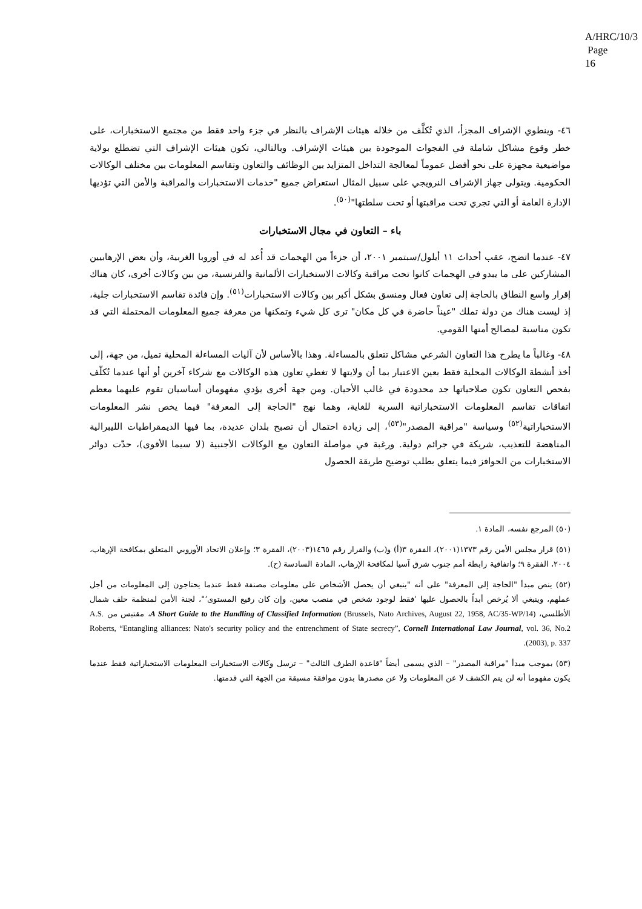A/HRC/10/3
Page 16
٤٦- وينطوي الإشراف المجزأ، الذي تُكلَّف من خلاله هيئات الإشراف بالنظر في جزء واحد فقط من مجتمع الاستخبارات، على خطر وقوع مشاكل شاملة في الفجوات الموجودة بين هيئات الإشراف. وبالتالي، تكون هيئات الإشراف التي تضطلع بولاية مواضيعية مجهزة على نحو أفضل عموماً لمعالجة التداخل المتزايد بين الوظائف والتعاون وتقاسم المعلومات بين مختلف الوكالات الحكومية. ويتولى جهاز الإشراف النرويجي على سبيل المثال استعراض جميع "خدمات الاستخبارات والمراقبة والأمن التي تؤديها الإدارة العامة أو التي تجري تحت مراقبتها أو تحت سلطتها"<sup>(٥٠)</sup>.
باء – التعاون في مجال الاستخبارات
٤٧- عندما اتضح، عقب أحداث ١١ أيلول/سبتمبر ٢٠٠١، أن جزءاً من الهجمات قد أُعد له في أوروبا الغربية، وأن بعض الإرهابيين المشاركين على ما يبدو في الهجمات كانوا تحت مراقبة وكالات الاستخبارات الألمانية والفرنسية، من بين وكالات أخرى، كان هناك إقرار واسع النطاق بالحاجة إلى تعاون فعال ومنسق بشكل أكبر بين وكالات الاستخبارات<sup>(٥١)</sup>. وإن فائدة تقاسم الاستخبارات جلية، إذ ليست هناك من دولة تملك "عيناً حاضرة في كل مكان" ترى كل شيء وتمكنها من معرفة جميع المعلومات المحتملة التي قد تكون مناسبة لمصالح أمنها القومي.
٤٨- وغالباً ما يطرح هذا التعاون الشرعي مشاكل تتعلق بالمساءلة. وهذا بالأساس لأن آليات المساءلة المحلية تميل، من جهة، إلى أخذ أنشطة الوكالات المحلية فقط بعين الاعتبار بما أن ولايتها لا تغطي تعاون هذه الوكالات مع شركاء آخرين أو أنها عندما تُكلّف بفحص التعاون تكون صلاحياتها جد محدودة في غالب الأحيان. ومن جهة أخرى يؤدي مفهومان أساسيان تقوم عليهما معظم اتفاقات تقاسم المعلومات الاستخباراتية السرية للغاية، وهما نهج "الحاجة إلى المعرفة" فيما يخص نشر المعلومات الاستخباراتية<sup>(٥٢)</sup> وسياسة "مراقبة المصدر"<sup>(٥٣)</sup>، إلى زيادة احتمال أن تصبح بلدان عديدة، بما فيها الديمقراطيات الليبرالية المناهضة للتعذيب، شريكة في جرائم دولية. ورغبة في مواصلة التعاون مع الوكالات الأجنبية (لا سيما الأقوى)، حدّت دوائر الاستخبارات من الحوافز فيما يتعلق بطلب توضيح طريقة الحصول
(٥٠) المرجع نفسه، المادة ١.
(٥١) قرار مجلس الأمن رقم ١٣٧٣(٢٠٠١)، الفقرة ٣(أ) و(ب) والقرار رقم ١٤٦٥(٢٠٠٣)، الفقرة ٣؛ وإعلان الاتحاد الأوروبي المتعلق بمكافحة الإرهاب، ٢٠٠٤، الفقرة ٩؛ واتفاقية رابطة أمم جنوب شرق آسيا لمكافحة الإرهاب، المادة السادسة (ح).
(٥٢) ينص مبدأ "الحاجة إلى المعرفة" على أنه "ينبغي أن يحصل الأشخاص على معلومات مصنفة فقط عندما يحتاجون إلى المعلومات من أجل عملهم، وينبغي ألا يُرخص أبداً بالحصول عليها ‘فقط لوجود شخص في منصب معين، وإن كان رفيع المستوى‘"، لجنة الأمن لمنظمة حلف شمال الأطلسي، A Short Guide to the Handling of Classified Information (Brussels, Nato Archives, August 22, 1958, AC/35-WP/14)، مقتبس من A.S. Roberts, “Entangling alliances: Nato's security policy and the entrenchment of State secrecy”, Cornell International Law Journal, vol. 36, No.2 (2003), p. 337.
(٥٣) بموجب مبدأ "مراقبة المصدر" – الذي يسمى أيضاً "قاعدة الطرف الثالث" – ترسل وكالات الاستخبارات المعلومات الاستخباراتية فقط عندما يكون مفهوما أنه لن يتم الكشف لا عن المعلومات ولا عن مصدرها بدون موافقة مسبقة من الجهة التي قدمتها.